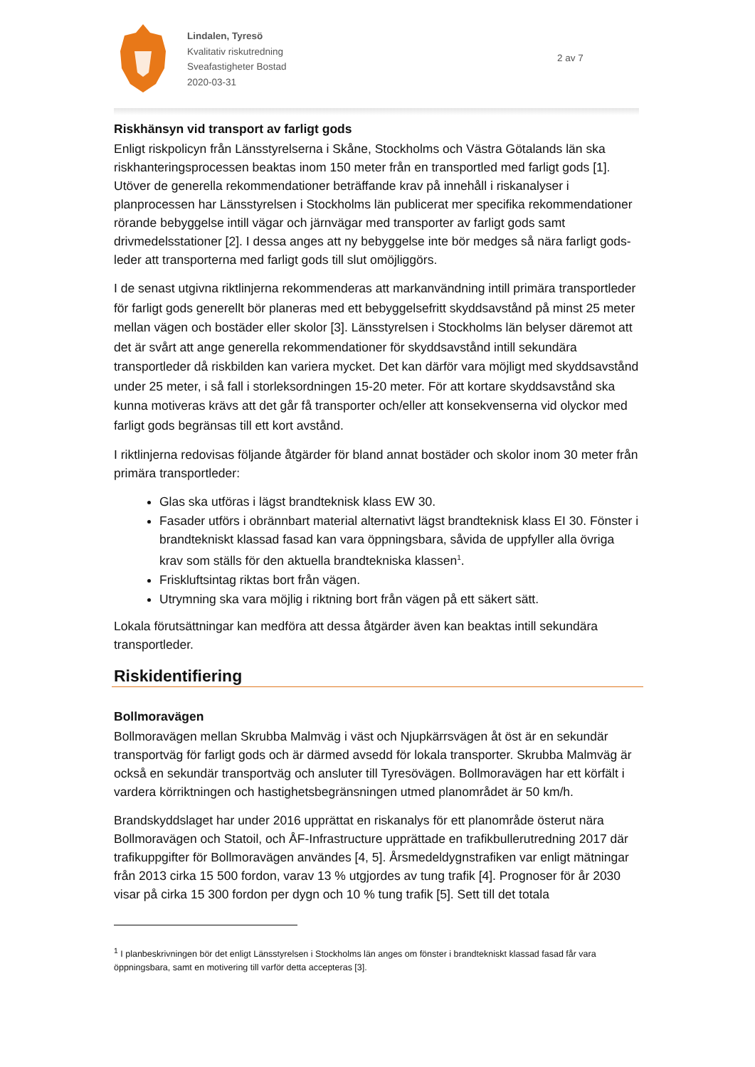Lindalen, Tyresö
Kvalitativ riskutredning
Sveafastigheter Bostad
2020-03-31
2 av 7
Riskhänsyn vid transport av farligt gods
Enligt riskpolicyn från Länsstyrelserna i Skåne, Stockholms och Västra Götalands län ska riskhanteringsprocessen beaktas inom 150 meter från en transportled med farligt gods [1]. Utöver de generella rekommendationer beträffande krav på innehåll i riskanalyser i planprocessen har Länsstyrelsen i Stockholms län publicerat mer specifika rekommendationer rörande bebyggelse intill vägar och järnvägar med transporter av farligt gods samt drivmedelsstationer [2]. I dessa anges att ny bebyggelse inte bör medges så nära farligt gods-leder att transporterna med farligt gods till slut omöjliggörs.
I de senast utgivna riktlinjerna rekommenderas att markanvändning intill primära transportleder för farligt gods generellt bör planeras med ett bebyggelsefritt skyddsavstånd på minst 25 meter mellan vägen och bostäder eller skolor [3]. Länsstyrelsen i Stockholms län belyser däremot att det är svårt att ange generella rekommendationer för skyddsavstånd intill sekundära transportleder då riskbilden kan variera mycket. Det kan därför vara möjligt med skyddsavstånd under 25 meter, i så fall i storleksordningen 15-20 meter. För att kortare skyddsavstånd ska kunna motiveras krävs att det går få transporter och/eller att konsekvenserna vid olyckor med farligt gods begränsas till ett kort avstånd.
I riktlinjerna redovisas följande åtgärder för bland annat bostäder och skolor inom 30 meter från primära transportleder:
Glas ska utföras i lägst brandteknisk klass EW 30.
Fasader utförs i obrännbart material alternativt lägst brandteknisk klass EI 30. Fönster i brandtekniskt klassad fasad kan vara öppningsbara, såvida de uppfyller alla övriga krav som ställs för den aktuella brandtekniska klassen<sup>1</sup>.
Friskluftsintag riktas bort från vägen.
Utrymning ska vara möjlig i riktning bort från vägen på ett säkert sätt.
Lokala förutsättningar kan medföra att dessa åtgärder även kan beaktas intill sekundära transportleder.
Riskidentifiering
Bollmoravägen
Bollmoravägen mellan Skrubba Malmväg i väst och Njupkärrsvägen åt öst är en sekundär transportväg för farligt gods och är därmed avsedd för lokala transporter. Skrubba Malmväg är också en sekundär transportväg och ansluter till Tyresövägen. Bollmoravägen har ett körfält i vardera körriktningen och hastighetsbegränsningen utmed planområdet är 50 km/h.
Brandskyddslaget har under 2016 upprättat en riskanalys för ett planområde österut nära Bollmoravägen och Statoil, och ÅF-Infrastructure upprättade en trafikbullerutredning 2017 där trafikuppgifter för Bollmoravägen användes [4, 5]. Årsmedeldygnstrafiken var enligt mätningar från 2013 cirka 15 500 fordon, varav 13 % utgjordes av tung trafik [4]. Prognoser för år 2030 visar på cirka 15 300 fordon per dygn och 10 % tung trafik [5]. Sett till det totala
<sup>1</sup> I planbeskrivningen bör det enligt Länsstyrelsen i Stockholms län anges om fönster i brandtekniskt klassad fasad får vara öppningsbara, samt en motivering till varför detta accepteras [3].